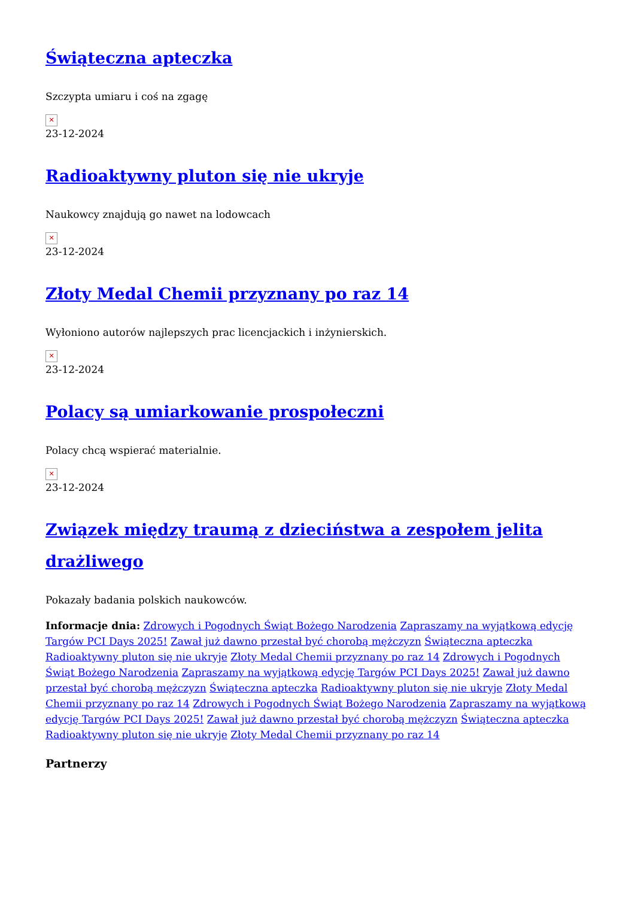Świąteczna apteczka
Szczypta umiaru i coś na zgagę
✕
23-12-2024
Radioaktywny pluton się nie ukryje
Naukowcy znajdują go nawet na lodowcach
✕
23-12-2024
Złoty Medal Chemii przyznany po raz 14
Wyłoniono autorów najlepszych prac licencjackich i inżynierskich.
✕
23-12-2024
Polacy są umiarkowanie prospołeczni
Polacy chcą wspierać materialnie.
✕
23-12-2024
Związek między traumą z dzieciństwa a zespołem jelita drażliwego
Pokazały badania polskich naukowców.
Informacje dnia: Zdrowych i Pogodnych Świąt Bożego Narodzenia Zapraszamy na wyjątkową edycję Targów PCI Days 2025! Zawał już dawno przestał być chorobą mężczyzn Świąteczna apteczka Radioaktywny pluton się nie ukryje Złoty Medal Chemii przyznany po raz 14 Zdrowych i Pogodnych Świąt Bożego Narodzenia Zapraszamy na wyjątkową edycję Targów PCI Days 2025! Zawał już dawno przestał być chorobą mężczyzn Świąteczna apteczka Radioaktywny pluton się nie ukryje Złoty Medal Chemii przyznany po raz 14 Zdrowych i Pogodnych Świąt Bożego Narodzenia Zapraszamy na wyjątkową edycję Targów PCI Days 2025! Zawał już dawno przestał być chorobą mężczyzn Świąteczna apteczka Radioaktywny pluton się nie ukryje Złoty Medal Chemii przyznany po raz 14
Partnerzy